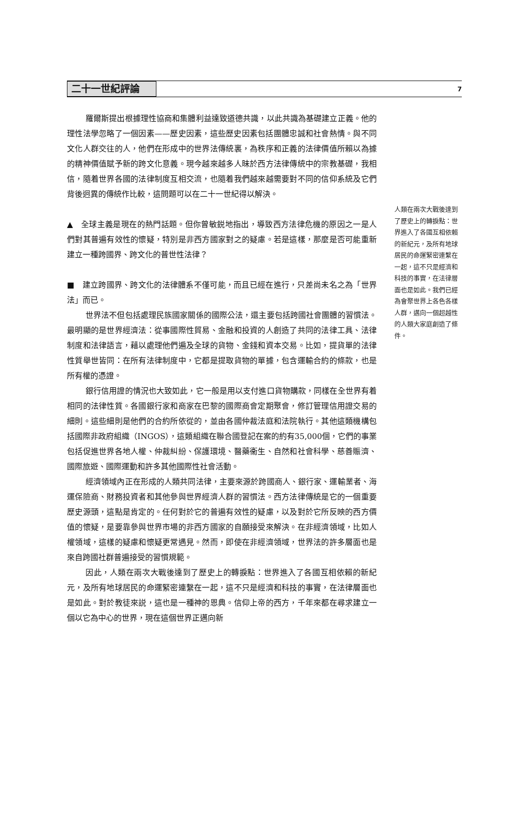二十一世紀評論
7
羅爾斯提出根據理性協商和集體利益達致道德共識，以此共識為基礎建立正義。他的理性法學忽略了一個因素——歷史因素，這些歷史因素包括團體忠誠和社會熱情。與不同文化人群交往的人，他們在形成中的世界法傳統裏，為秩序和正義的法律價值所賴以為據的精神價值賦予新的跨文化意義。現今越來越多人昧於西方法律傳統中的宗教基礎，我相信，隨着世界各國的法律制度互相交流，也隨着我們越來越需要對不同的信仰系統及它們背後迥異的傳統作比較，這問題可以在二十一世紀得以解決。
▲　全球主義是現在的熱門話題。但你曾敏鋭地指出，導致西方法律危機的原因之一是人們對其普遍有效性的懷疑，特別是非西方國家對之的疑慮。若是這樣，那麼是否可能重新建立一種跨國界、跨文化的普世性法律？
■　建立跨國界、跨文化的法律體系不僅可能，而且已經在進行，只差尚未名之為「世界法」而已。
世界法不但包括處理民族國家關係的國際公法，還主要包括跨國社會團體的習慣法。最明顯的是世界經濟法：從事國際性貿易、金融和投資的人創造了共同的法律工具、法律制度和法律語言，藉以處理他們遍及全球的貨物、金錢和資本交易。比如，提貨單的法律性質舉世皆同：在所有法律制度中，它都是提取貨物的單據，包含運輸合約的條款，也是所有權的憑證。
銀行信用證的情況也大致如此，它一般是用以支付進口貨物購款，同樣在全世界有着相同的法律性質。各國銀行家和商家在巴黎的國際商會定期聚會，修訂管理信用證交易的細則。這些細則是他們的合約所依從的，並由各國仲裁法庭和法院執行。其他這類機構包括國際非政府組織（INGOS），這類組織在聯合國登記在案的約有35,000個，它們的事業包括促進世界各地人權、仲裁糾紛、保護環境、醫藥衞生、自然和社會科學、慈善賑濟、國際旅遊、國際運動和許多其他國際性社會活動。
經濟領域內正在形成的人類共同法律，主要來源於跨國商人、銀行家、運輸業者、海運保險商、財務投資者和其他參與世界經濟人群的習慣法。西方法律傳統是它的一個重要歷史源頭，這點是肯定的。任何對於它的普遍有效性的疑慮，以及對於它所反映的西方價值的懷疑，是要靠參與世界市場的非西方國家的自願接受來解決。在非經濟領域，比如人權領域，這樣的疑慮和懷疑更常遇見。然而，即使在非經濟領域，世界法的許多層面也是來自跨國社群普遍接受的習慣規範。
因此，人類在兩次大戰後達到了歷史上的轉捩點：世界進入了各國互相依賴的新紀元，及所有地球居民的命運緊密連繫在一起，這不只是經濟和科技的事實，在法律層面也是如此。對於教徒來説，這也是一種神的恩典。信仰上帝的西方，千年來都在尋求建立一個以它為中心的世界，現在這個世界正邁向新
人類在兩次大戰後達到了歷史上的轉捩點：世界進入了各國互相依賴的新紀元，及所有地球居民的命運緊密連繫在一起，這不只是經濟和科技的事實，在法律層面也是如此。我們已經為會聚世界上各色各樣人群，邁向一個超越性的人類大家庭創造了條件。